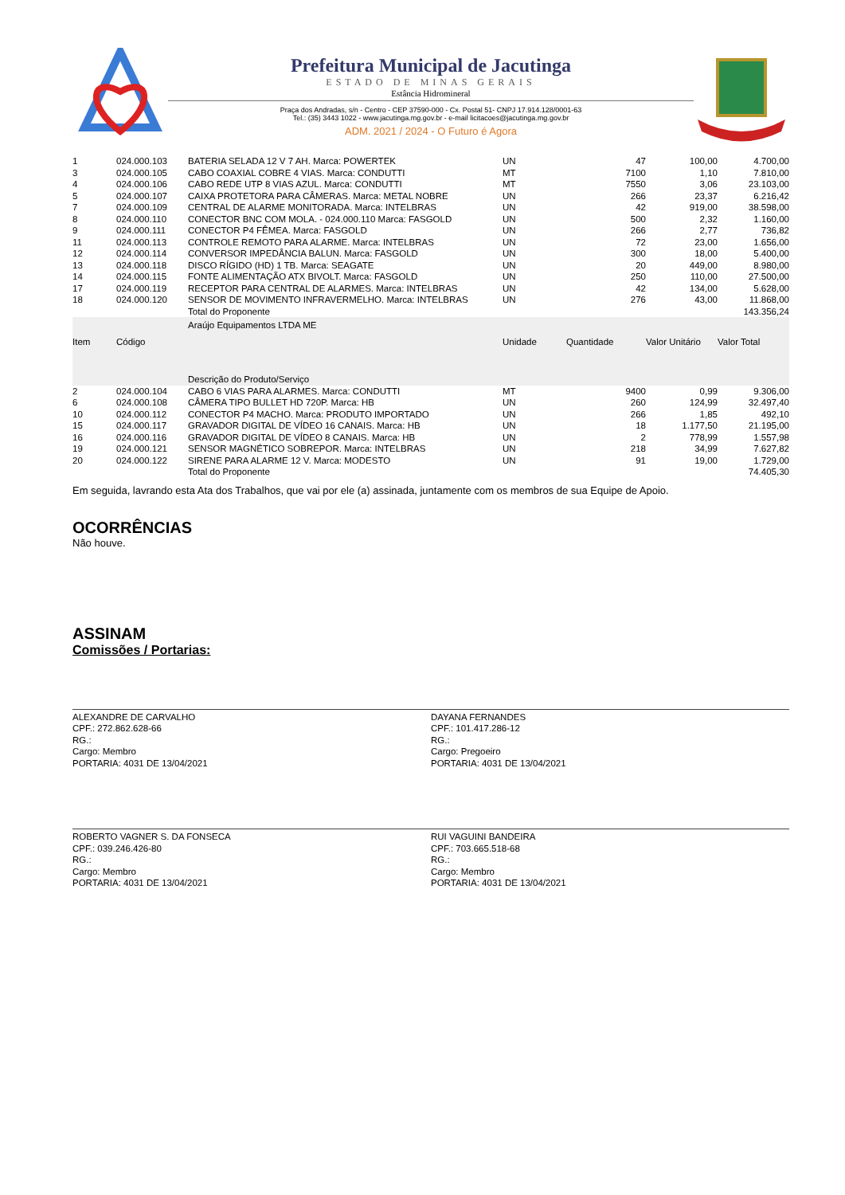Prefeitura Municipal de Jacutinga
ESTADO DE MINAS GERAIS
Estância Hidromineral
Praça dos Andradas, s/n - Centro - CEP 37590-000 - Cx. Postal 51- CNPJ 17.914.128/0001-63
Tel.: (35) 3443 1022 - www.jacutinga.mg.gov.br - e-mail licitacoes@jacutinga.mg.gov.br
ADM. 2021 / 2024 - O Futuro é Agora
| 1 | 024.000.103 | BATERIA SELADA 12 V 7 AH. Marca: POWERTEK | UN | 47 | 100,00 | 4.700,00 |
| 3 | 024.000.105 | CABO COAXIAL COBRE 4 VIAS. Marca: CONDUTTI | MT | 7100 | 1,10 | 7.810,00 |
| 4 | 024.000.106 | CABO REDE UTP 8 VIAS AZUL. Marca: CONDUTTI | MT | 7550 | 3,06 | 23.103,00 |
| 5 | 024.000.107 | CAIXA PROTETORA PARA CÂMERAS. Marca: METAL NOBRE | UN | 266 | 23,37 | 6.216,42 |
| 7 | 024.000.109 | CENTRAL DE ALARME MONITORADA. Marca: INTELBRAS | UN | 42 | 919,00 | 38.598,00 |
| 8 | 024.000.110 | CONECTOR BNC COM MOLA. - 024.000.110 Marca: FASGOLD | UN | 500 | 2,32 | 1.160,00 |
| 9 | 024.000.111 | CONECTOR P4 FÊMEA. Marca: FASGOLD | UN | 266 | 2,77 | 736,82 |
| 11 | 024.000.113 | CONTROLE REMOTO PARA ALARME. Marca: INTELBRAS | UN | 72 | 23,00 | 1.656,00 |
| 12 | 024.000.114 | CONVERSOR IMPEDÂNCIA BALUN. Marca: FASGOLD | UN | 300 | 18,00 | 5.400,00 |
| 13 | 024.000.118 | DISCO RÍGIDO (HD) 1 TB. Marca: SEAGATE | UN | 20 | 449,00 | 8.980,00 |
| 14 | 024.000.115 | FONTE ALIMENTAÇÃO ATX BIVOLT. Marca: FASGOLD | UN | 250 | 110,00 | 27.500,00 |
| 17 | 024.000.119 | RECEPTOR PARA CENTRAL DE ALARMES. Marca: INTELBRAS | UN | 42 | 134,00 | 5.628,00 |
| 18 | 024.000.120 | SENSOR DE MOVIMENTO INFRAVERMELHO. Marca: INTELBRAS | UN | 276 | 43,00 | 11.868,00 |
| | | Total do Proponente | | | | 143.356,24 |
| | | Araújo Equipamentos LTDA ME | | | | |
| Item | Código | Descrição do Produto/Serviço | Unidade | Quantidade | Valor Unitário | Valor Total |
| 2 | 024.000.104 | CABO 6 VIAS PARA ALARMES. Marca: CONDUTTI | MT | 9400 | 0,99 | 9.306,00 |
| 6 | 024.000.108 | CÂMERA TIPO BULLET HD 720P. Marca: HB | UN | 260 | 124,99 | 32.497,40 |
| 10 | 024.000.112 | CONECTOR P4 MACHO. Marca: PRODUTO IMPORTADO | UN | 266 | 1,85 | 492,10 |
| 15 | 024.000.117 | GRAVADOR DIGITAL DE VÍDEO 16 CANAIS. Marca: HB | UN | 18 | 1.177,50 | 21.195,00 |
| 16 | 024.000.116 | GRAVADOR DIGITAL DE VÍDEO 8 CANAIS. Marca: HB | UN | 2 | 778,99 | 1.557,98 |
| 19 | 024.000.121 | SENSOR MAGNÉTICO SOBREPOR. Marca: INTELBRAS | UN | 218 | 34,99 | 7.627,82 |
| 20 | 024.000.122 | SIRENE PARA ALARME 12 V. Marca: MODESTO | UN | 91 | 19,00 | 1.729,00 |
| | | Total do Proponente | | | | 74.405,30 |
Em seguida, lavrando esta Ata dos Trabalhos, que vai por ele (a) assinada, juntamente com os membros de sua Equipe de Apoio.
OCORRÊNCIAS
Não houve.
ASSINAM
Comissões / Portarias:
ALEXANDRE DE CARVALHO
CPF.: 272.862.628-66
RG.:
Cargo: Membro
PORTARIA: 4031 DE 13/04/2021
DAYANA FERNANDES
CPF.: 101.417.286-12
RG.:
Cargo: Pregoeiro
PORTARIA: 4031 DE 13/04/2021
ROBERTO VAGNER S. DA FONSECA
CPF.: 039.246.426-80
RG.:
Cargo: Membro
PORTARIA: 4031 DE 13/04/2021
RUI VAGUINI BANDEIRA
CPF.: 703.665.518-68
RG.:
Cargo: Membro
PORTARIA: 4031 DE 13/04/2021